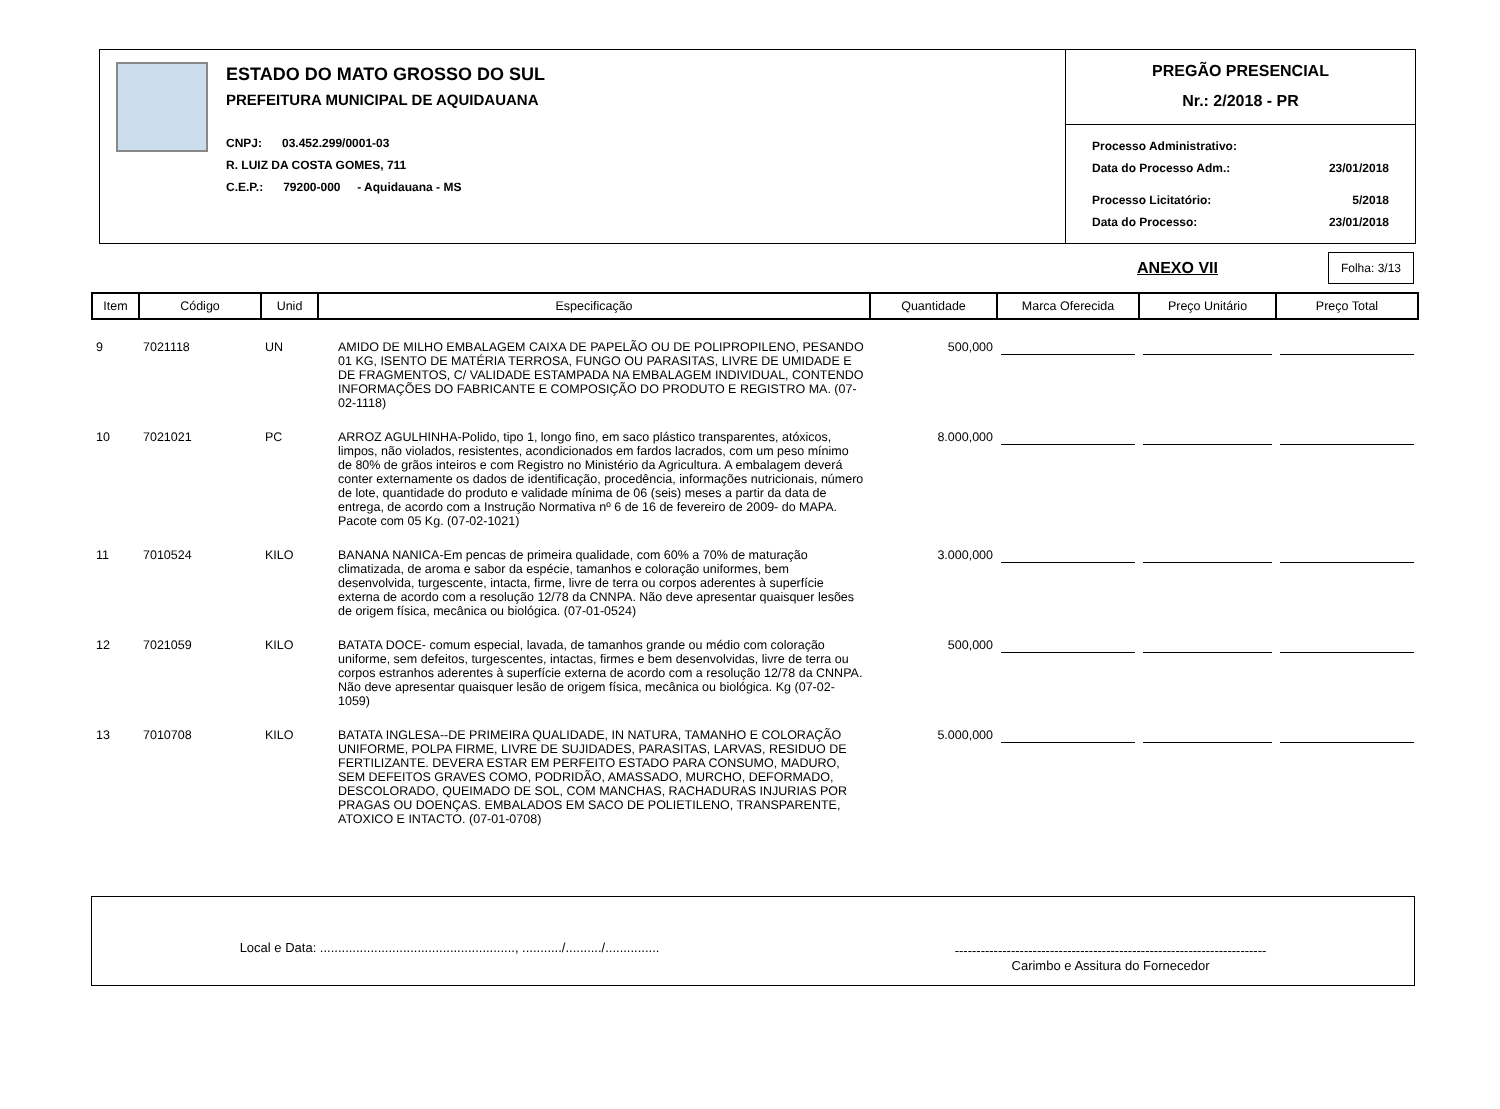ESTADO DO MATO GROSSO DO SUL
PREFEITURA MUNICIPAL DE AQUIDAUANA
CNPJ: 03.452.299/0001-03
R. LUIZ DA COSTA GOMES, 711
C.E.P.: 79200-000 - Aquidauana - MS
PREGÃO PRESENCIAL
Nr.: 2/2018 - PR
Processo Administrativo:
Data do Processo Adm.: 23/01/2018
Processo Licitatório: 5/2018
Data do Processo: 23/01/2018
ANEXO VII Folha: 3/13
| Item | Código | Unid | Especificação | Quantidade | Marca Oferecida | Preço Unitário | Preço Total |
| --- | --- | --- | --- | --- | --- | --- | --- |
| 9 | 7021118 | UN | AMIDO DE MILHO EMBALAGEM CAIXA DE PAPELÃO OU DE POLIPROPILENO, PESANDO 01 KG, ISENTO DE MATÉRIA TERROSA, FUNGO OU PARASITAS, LIVRE DE UMIDADE E DE FRAGMENTOS, C/ VALIDADE ESTAMPADA NA EMBALAGEM INDIVIDUAL, CONTENDO INFORMAÇÕES DO FABRICANTE E COMPOSIÇÃO DO PRODUTO E REGISTRO MA. (07-02-1118) | 500,000 | | | |
| 10 | 7021021 | PC | ARROZ AGULHINHA-Polido, tipo 1, longo fino, em saco plástico transparentes, atóxicos, limpos, não violados, resistentes, acondicionados em fardos lacrados, com um peso mínimo de 80% de grãos inteiros e com Registro no Ministério da Agricultura. A embalagem deverá conter externamente os dados de identificação, procedência, informações nutricionais, número de lote, quantidade do produto e validade mínima de 06 (seis) meses a partir da data de entrega, de acordo com a Instrução Normativa nº 6 de 16 de fevereiro de 2009- do MAPA. Pacote com 05 Kg. (07-02-1021) | 8.000,000 | | | |
| 11 | 7010524 | KILO | BANANA NANICA-Em pencas de primeira qualidade, com 60% a 70% de maturação climatizada, de aroma e sabor da espécie, tamanhos e coloração uniformes, bem desenvolvida, turgescente, intacta, firme, livre de terra ou corpos aderentes à superfície externa de acordo com a resolução 12/78 da CNNPA. Não deve apresentar quaisquer lesões de origem física, mecânica ou biológica. (07-01-0524) | 3.000,000 | | | |
| 12 | 7021059 | KILO | BATATA DOCE- comum especial, lavada, de tamanhos grande ou médio com coloração uniforme, sem defeitos, turgescentes, intactas, firmes e bem desenvolvidas, livre de terra ou corpos estranhos aderentes à superfície externa de acordo com a resolução 12/78 da CNNPA. Não deve apresentar quaisquer lesão de origem física, mecânica ou biológica. Kg (07-02-1059) | 500,000 | | | |
| 13 | 7010708 | KILO | BATATA INGLESA--DE PRIMEIRA QUALIDADE, IN NATURA, TAMANHO E COLORAÇÃO UNIFORME, POLPA FIRME, LIVRE DE SUJIDADES, PARASITAS, LARVAS, RESIDUO DE FERTILIZANTE. DEVERA ESTAR EM PERFEITO ESTADO PARA CONSUMO, MADURO, SEM DEFEITOS GRAVES COMO, PODRIDÃO, AMASSADO, MURCHO, DEFORMADO, DESCOLORADO, QUEIMADO DE SOL, COM MANCHAS, RACHADURAS INJURIAS POR PRAGAS OU DOENÇAS. EMBALADOS EM SACO DE POLIETILENO, TRANSPARENTE, ATOXICO E INTACTO. (07-01-0708) | 5.000,000 | | | |
Local e Data: ......................................................, .........../........../...............
------------------------------------------------------------------------
Carimbo e Assitura do Fornecedor